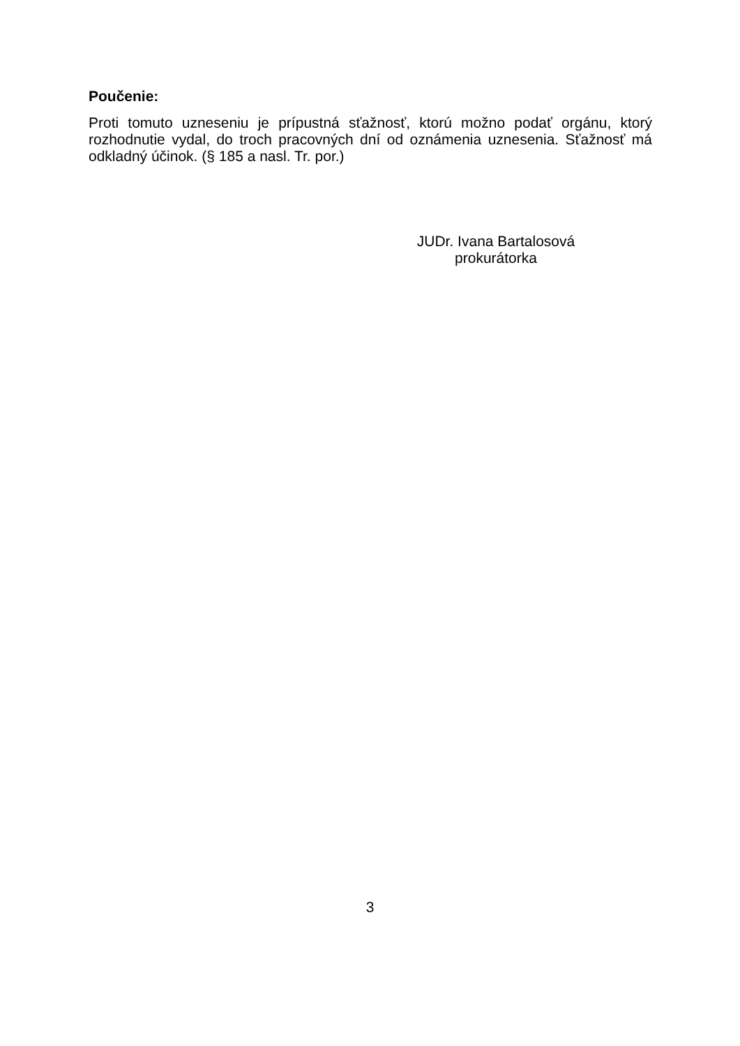Poučenie:
Proti tomuto uzneseniu je prípustná sťažnosť, ktorú možno podať orgánu, ktorý rozhodnutie vydal, do troch pracovných dní od oznámenia uznesenia. Sťažnosť má odkladný účinok. (§ 185 a nasl. Tr. por.)
JUDr. Ivana Bartalosová
prokurátorka
3